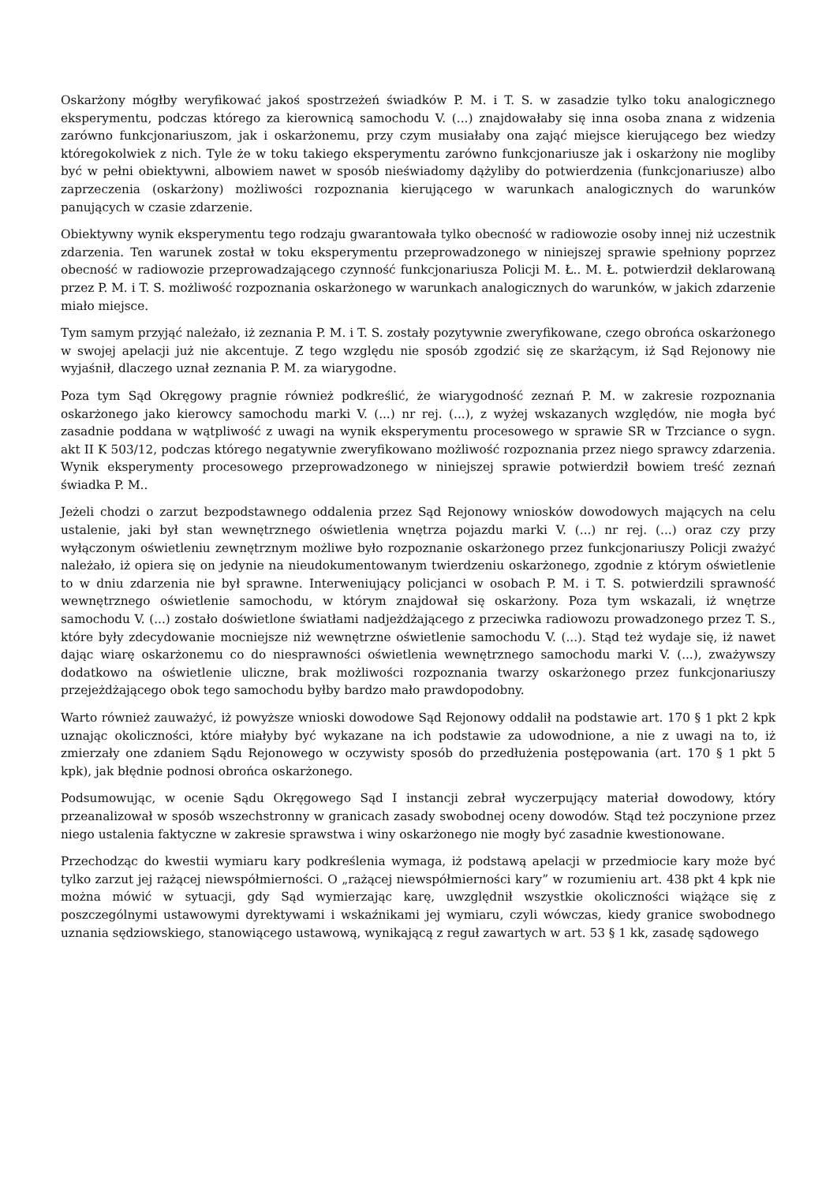Oskarżony mógłby weryfikować jakoś spostrzeżeń świadków P. M. i T. S. w zasadzie tylko toku analogicznego eksperymentu, podczas którego za kierownicą samochodu V. (...) znajdowałaby się inna osoba znana z widzenia zarówno funkcjonariuszom, jak i oskarżonemu, przy czym musiałaby ona zająć miejsce kierującego bez wiedzy któregokolwiek z nich. Tyle że w toku takiego eksperymentu zarówno funkcjonariusze jak i oskarżony nie mogliby być w pełni obiektywni, albowiem nawet w sposób nieświadomy dążyliby do potwierdzenia (funkcjonariusze) albo zaprzeczenia (oskarżony) możliwości rozpoznania kierującego w warunkach analogicznych do warunków panujących w czasie zdarzenie.
Obiektywny wynik eksperymentu tego rodzaju gwarantowała tylko obecność w radiowozie osoby innej niż uczestnik zdarzenia. Ten warunek został w toku eksperymentu przeprowadzonego w niniejszej sprawie spełniony poprzez obecność w radiowozie przeprowadzającego czynność funkcjonariusza Policji M. Ł.. M. Ł. potwierdził deklarowaną przez P. M. i T. S. możliwość rozpoznania oskarżonego w warunkach analogicznych do warunków, w jakich zdarzenie miało miejsce.
Tym samym przyjąć należało, iż zeznania P. M. i T. S. zostały pozytywnie zweryfikowane, czego obrońca oskarżonego w swojej apelacji już nie akcentuje. Z tego względu nie sposób zgodzić się ze skarżącym, iż Sąd Rejonowy nie wyjaśnił, dlaczego uznał zeznania P. M. za wiarygodne.
Poza tym Sąd Okręgowy pragnie również podkreślić, że wiarygodność zeznań P. M. w zakresie rozpoznania oskarżonego jako kierowcy samochodu marki V. (...) nr rej. (...), z wyżej wskazanych względów, nie mogła być zasadnie poddana w wątpliwość z uwagi na wynik eksperymentu procesowego w sprawie SR w Trzciance o sygn. akt II K 503/12, podczas którego negatywnie zweryfikowano możliwość rozpoznania przez niego sprawcy zdarzenia. Wynik eksperymenty procesowego przeprowadzonego w niniejszej sprawie potwierdził bowiem treść zeznań świadka P. M..
Jeżeli chodzi o zarzut bezpodstawnego oddalenia przez Sąd Rejonowy wniosków dowodowych mających na celu ustalenie, jaki był stan wewnętrznego oświetlenia wnętrza pojazdu marki V. (...) nr rej. (...) oraz czy przy wyłączonym oświetleniu zewnętrznym możliwe było rozpoznanie oskarżonego przez funkcjonariuszy Policji zważyć należało, iż opiera się on jedynie na nieudokumentowanym twierdzeniu oskarżonego, zgodnie z którym oświetlenie to w dniu zdarzenia nie był sprawne. Interweniujący policjanci w osobach P. M. i T. S. potwierdzili sprawność wewnętrznego oświetlenie samochodu, w którym znajdował się oskarżony. Poza tym wskazali, iż wnętrze samochodu V. (...) zostało doświetlone światłami nadjeżdżającego z przeciwka radiowozu prowadzonego przez T. S., które były zdecydowanie mocniejsze niż wewnętrzne oświetlenie samochodu V. (...). Stąd też wydaje się, iż nawet dając wiarę oskarżonemu co do niesprawności oświetlenia wewnętrznego samochodu marki V. (...), zważywszy dodatkowo na oświetlenie uliczne, brak możliwości rozpoznania twarzy oskarżonego przez funkcjonariuszy przejeżdżającego obok tego samochodu byłby bardzo mało prawdopodobny.
Warto również zauważyć, iż powyższe wnioski dowodowe Sąd Rejonowy oddalił na podstawie art. 170 § 1 pkt 2 kpk uznając okoliczności, które miałyby być wykazane na ich podstawie za udowodnione, a nie z uwagi na to, iż zmierzały one zdaniem Sądu Rejonowego w oczywisty sposób do przedłużenia postępowania (art. 170 § 1 pkt 5 kpk), jak błędnie podnosi obrońca oskarżonego.
Podsumowując, w ocenie Sądu Okręgowego Sąd I instancji zebrał wyczerpujący materiał dowodowy, który przeanalizował w sposób wszechstronny w granicach zasady swobodnej oceny dowodów. Stąd też poczynione przez niego ustalenia faktyczne w zakresie sprawstwa i winy oskarżonego nie mogły być zasadnie kwestionowane.
Przechodząc do kwestii wymiaru kary podkreślenia wymaga, iż podstawą apelacji w przedmiocie kary może być tylko zarzut jej rażącej niewspółmierności. O „rażącej niewspółmierności kary” w rozumieniu art. 438 pkt 4 kpk nie można mówić w sytuacji, gdy Sąd wymierzając karę, uwzględnił wszystkie okoliczności wiążące się z poszczególnymi ustawowymi dyrektywami i wskaźnikami jej wymiaru, czyli wówczas, kiedy granice swobodnego uznania sędziowskiego, stanowiącego ustawową, wynikającą z reguł zawartych w art. 53 § 1 kk, zasadę sądowego